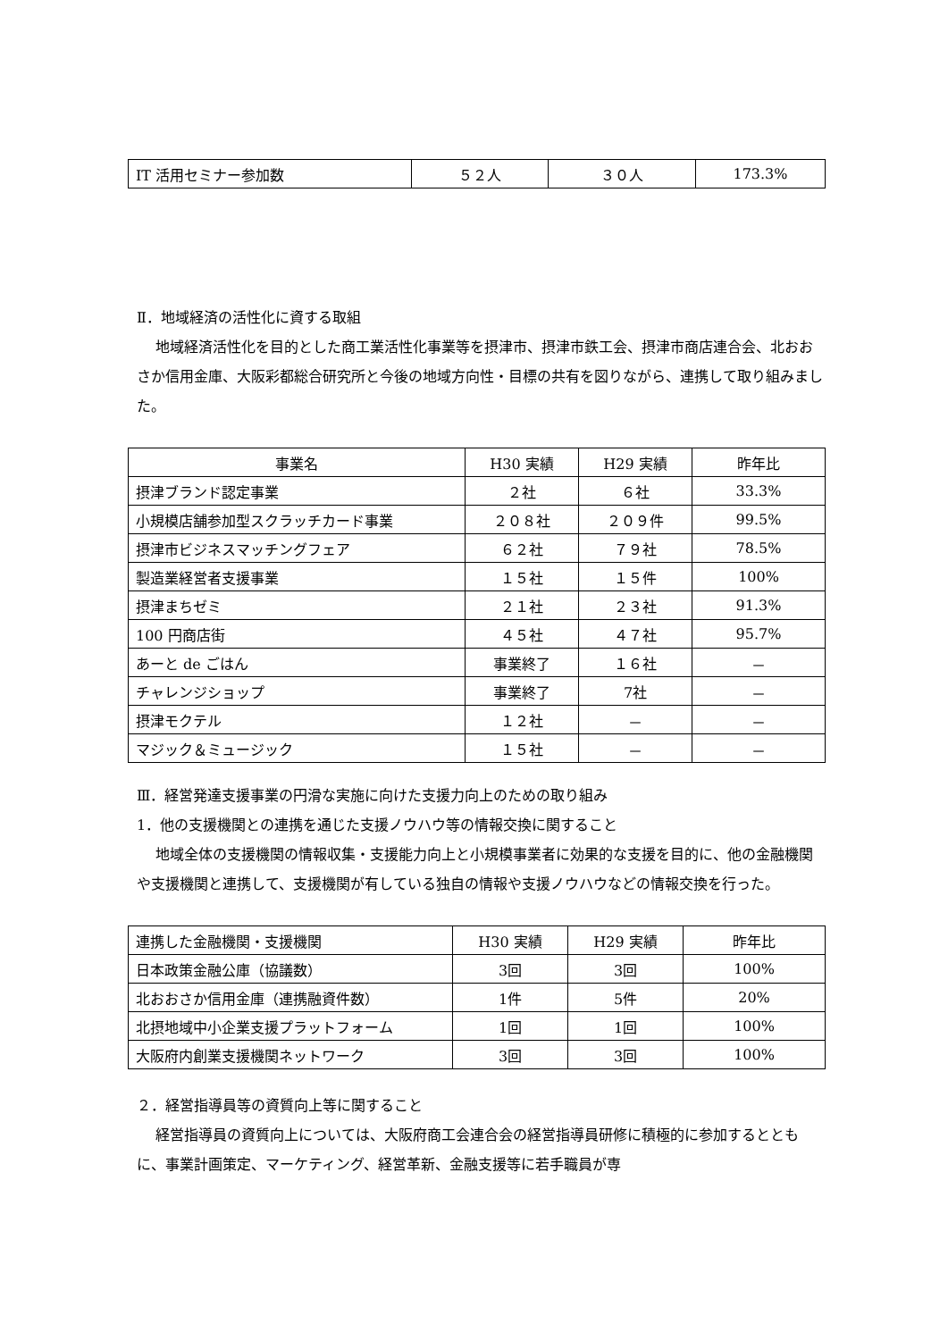| IT 活用セミナー参加数 | ５２人 | ３０人 | 173.3% |
Ⅱ．地域経済の活性化に資する取組
地域経済活性化を目的とした商工業活性化事業等を摂津市、摂津市鉄工会、摂津市商店連合会、北おおさか信用金庫、大阪彩都総合研究所と今後の地域方向性・目標の共有を図りながら、連携して取り組みました。
| 事業名 | H30 実績 | H29 実績 | 昨年比 |
| --- | --- | --- | --- |
| 摂津ブランド認定事業 | ２社 | ６社 | 33.3% |
| 小規模店舗参加型スクラッチカード事業 | ２０８社 | ２０９件 | 99.5% |
| 摂津市ビジネスマッチングフェア | ６２社 | ７９社 | 78.5% |
| 製造業経営者支援事業 | １５社 | １５件 | 100% |
| 摂津まちゼミ | ２１社 | ２３社 | 91.3% |
| 100 円商店街 | ４５社 | ４７社 | 95.7% |
| あーと de ごはん | 事業終了 | １６社 | － |
| チャレンジショップ | 事業終了 | 7社 | － |
| 摂津モクテル | １２社 | － | － |
| マジック＆ミュージック | １５社 | － | － |
Ⅲ．経営発達支援事業の円滑な実施に向けた支援力向上のための取り組み
1．他の支援機関との連携を通じた支援ノウハウ等の情報交換に関すること
地域全体の支援機関の情報収集・支援能力向上と小規模事業者に効果的な支援を目的に、他の金融機関や支援機関と連携して、支援機関が有している独自の情報や支援ノウハウなどの情報交換を行った。
| 連携した金融機関・支援機関 | H30 実績 | H29 実績 | 昨年比 |
| --- | --- | --- | --- |
| 日本政策金融公庫（協議数） | 3回 | 3回 | 100% |
| 北おおさか信用金庫（連携融資件数） | 1件 | 5件 | 20% |
| 北摂地域中小企業支援プラットフォーム | 1回 | 1回 | 100% |
| 大阪府内創業支援機関ネットワーク | 3回 | 3回 | 100% |
２．経営指導員等の資質向上等に関すること
経営指導員の資質向上については、大阪府商工会連合会の経営指導員研修に積極的に参加するとともに、事業計画策定、マーケティング、経営革新、金融支援等に若手職員が専